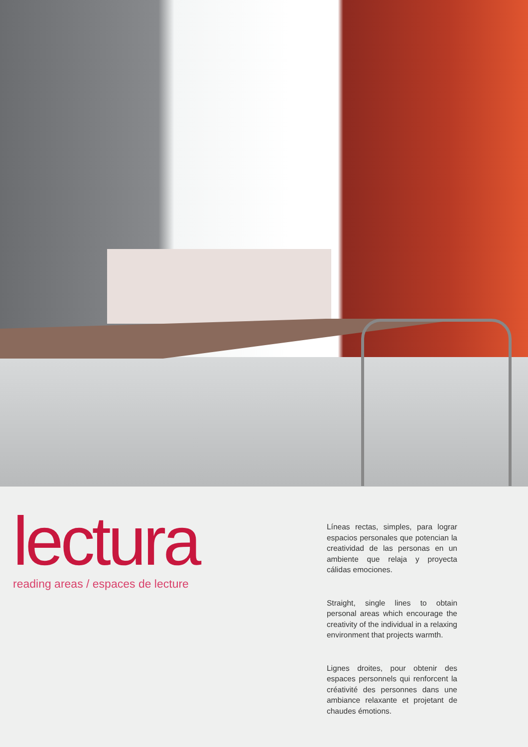lectura
reading areas / espaces de lecture
Líneas rectas, simples, para lograr espacios personales que potencian la creatividad de las personas en un ambiente que relaja y proyecta cálidas emociones.
Straight, single lines to obtain personal areas which encourage the creativity of the individual in a relaxing environment that projects warmth.
Lignes droites, pour obtenir des espaces personnels qui renforcent la créativité des personnes dans une ambiance relaxante et projetant de chaudes émotions.